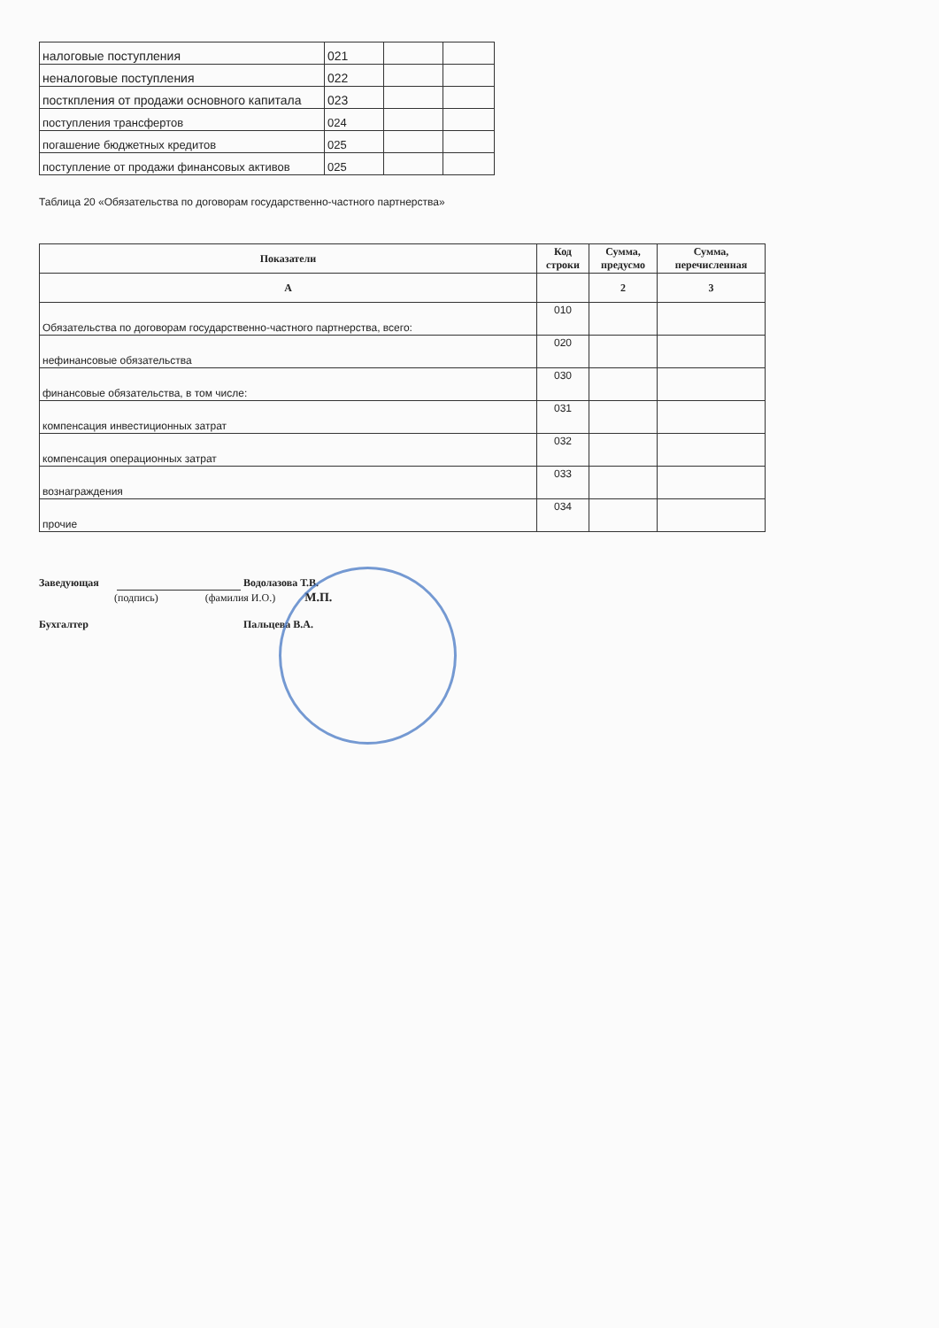| налоговые поступления | 021 | | |
| неналоговые поступления | 022 | | |
| посткпления от продажи основного капитала | 023 | | |
| поступления трансфертов | 024 | | |
| погашение бюджетных кредитов | 025 | | |
| поступление от продажи финансовых активов | 025 | | |
Таблица 20 «Обязательства по договорам государственно-частного партнерства»
| Показатели | Код строки | Сумма, предусмо | Сумма, перечисленная |
| --- | --- | --- | --- |
| А | | 2 | 3 |
| Обязательства по договорам государственно-частного партнерства, всего: | 010 | | |
| нефинансовые обязательства | 020 | | |
| финансовые обязательства, в том числе: | 030 | | |
| компенсация инвестиционных затрат | 031 | | |
| компенсация операционных затрат | 032 | | |
| вознаграждения | 033 | | |
| прочие | 034 | | |
Заведующая Водолазова Т.В.
(подпись) (фамилия И.О.) М.П.
Бухгалтер Пальцева В.А.